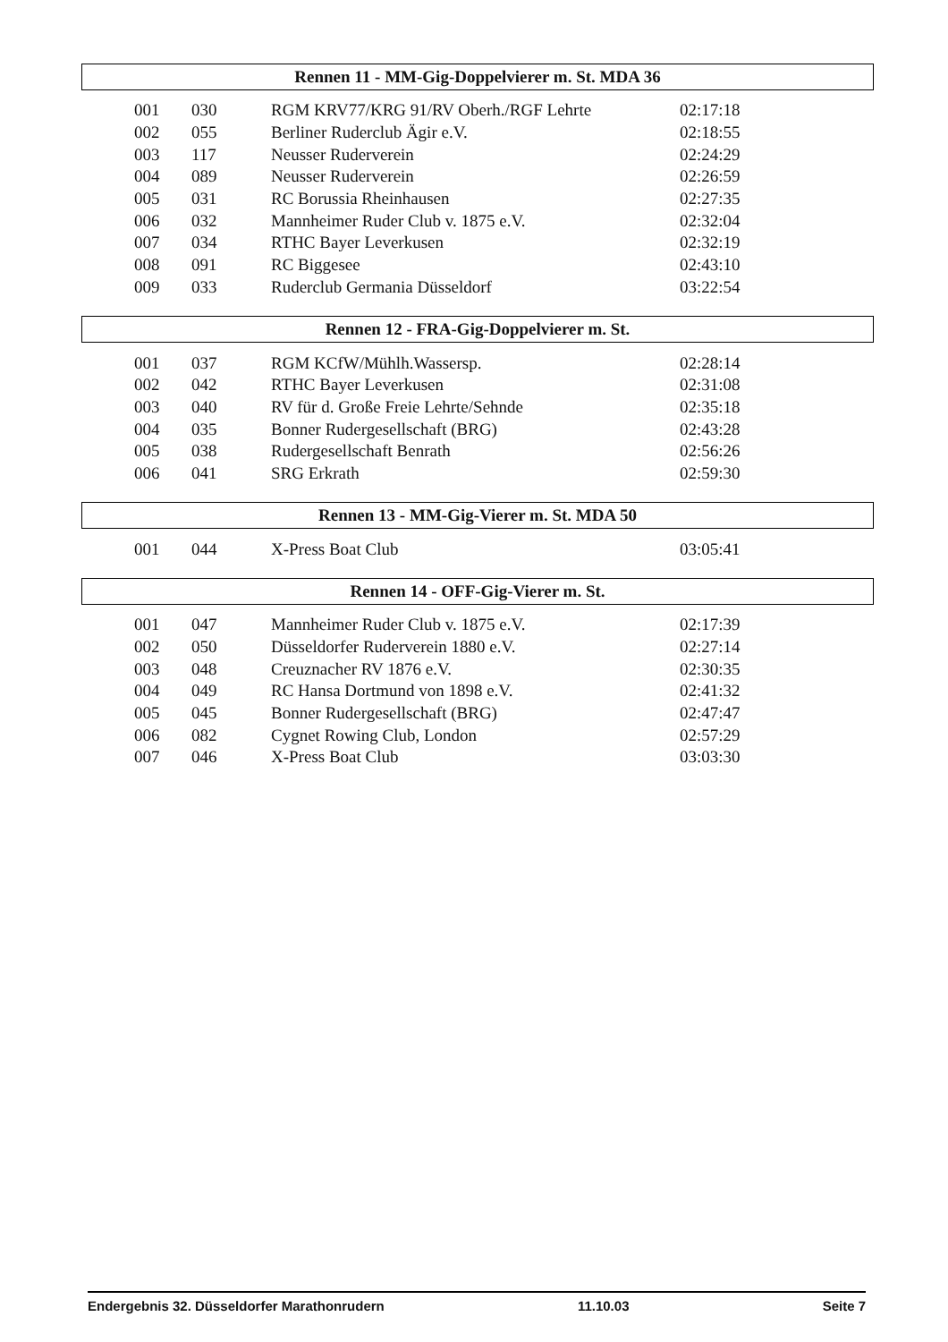Rennen 11 - MM-Gig-Doppelvierer m. St. MDA 36
| 001 | 030 | RGM KRV77/KRG 91/RV Oberh./RGF Lehrte | 02:17:18 |
| 002 | 055 | Berliner Ruderclub Ägir e.V. | 02:18:55 |
| 003 | 117 | Neusser Ruderverein | 02:24:29 |
| 004 | 089 | Neusser Ruderverein | 02:26:59 |
| 005 | 031 | RC Borussia Rheinhausen | 02:27:35 |
| 006 | 032 | Mannheimer Ruder Club v. 1875 e.V. | 02:32:04 |
| 007 | 034 | RTHC Bayer Leverkusen | 02:32:19 |
| 008 | 091 | RC Biggesee | 02:43:10 |
| 009 | 033 | Ruderclub Germania Düsseldorf | 03:22:54 |
Rennen 12 - FRA-Gig-Doppelvierer m. St.
| 001 | 037 | RGM KCfW/Mühlh.Wassersp. | 02:28:14 |
| 002 | 042 | RTHC Bayer Leverkusen | 02:31:08 |
| 003 | 040 | RV für d. Große Freie Lehrte/Sehnde | 02:35:18 |
| 004 | 035 | Bonner Rudergesellschaft (BRG) | 02:43:28 |
| 005 | 038 | Rudergesellschaft Benrath | 02:56:26 |
| 006 | 041 | SRG Erkrath | 02:59:30 |
Rennen 13 - MM-Gig-Vierer m. St. MDA 50
| 001 | 044 | X-Press Boat Club | 03:05:41 |
Rennen 14 - OFF-Gig-Vierer m. St.
| 001 | 047 | Mannheimer Ruder Club v. 1875 e.V. | 02:17:39 |
| 002 | 050 | Düsseldorfer Ruderverein 1880 e.V. | 02:27:14 |
| 003 | 048 | Creuznacher RV 1876 e.V. | 02:30:35 |
| 004 | 049 | RC Hansa Dortmund von 1898 e.V. | 02:41:32 |
| 005 | 045 | Bonner Rudergesellschaft (BRG) | 02:47:47 |
| 006 | 082 | Cygnet Rowing Club, London | 02:57:29 |
| 007 | 046 | X-Press Boat Club | 03:03:30 |
Endergebnis 32. Düsseldorfer Marathonrudern 11.10.03 Seite 7